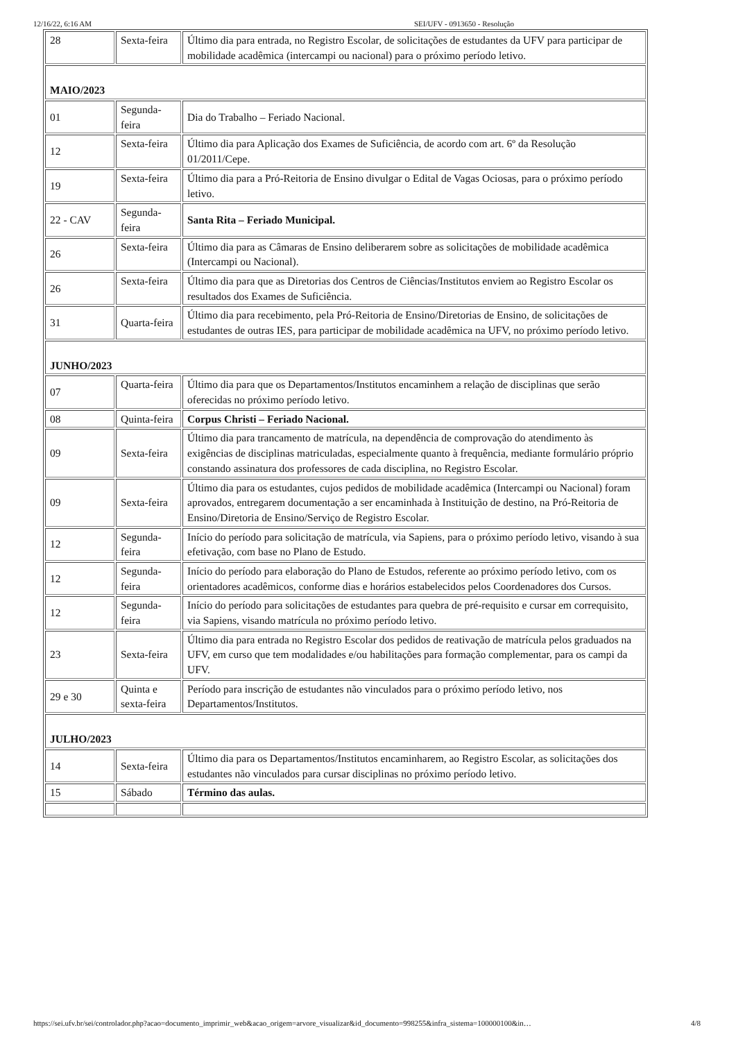12/16/22, 6:16 AM SEI/UFV - 0913650 - Resolução
| 28 | Sexta-feira | Último dia para entrada, no Registro Escolar, de solicitações de estudantes da UFV para participar de mobilidade acadêmica (intercampi ou nacional) para o próximo período letivo. |
| MAIO/2023 | | |
| 01 | Segunda-feira | Dia do Trabalho – Feriado Nacional. |
| 12 | Sexta-feira | Último dia para Aplicação dos Exames de Suficiência, de acordo com art. 6º da Resolução 01/2011/Cepe. |
| 19 | Sexta-feira | Último dia para a Pró-Reitoria de Ensino divulgar o Edital de Vagas Ociosas, para o próximo período letivo. |
| 22 - CAV | Segunda-feira | Santa Rita – Feriado Municipal. |
| 26 | Sexta-feira | Último dia para as Câmaras de Ensino deliberarem sobre as solicitações de mobilidade acadêmica (Intercampi ou Nacional). |
| 26 | Sexta-feira | Último dia para que as Diretorias dos Centros de Ciências/Institutos enviem ao Registro Escolar os resultados dos Exames de Suficiência. |
| 31 | Quarta-feira | Último dia para recebimento, pela Pró-Reitoria de Ensino/Diretorias de Ensino, de solicitações de estudantes de outras IES, para participar de mobilidade acadêmica na UFV, no próximo período letivo. |
| JUNHO/2023 | | |
| 07 | Quarta-feira | Último dia para que os Departamentos/Institutos encaminhem a relação de disciplinas que serão oferecidas no próximo período letivo. |
| 08 | Quinta-feira | Corpus Christi – Feriado Nacional. |
| 09 | Sexta-feira | Último dia para trancamento de matrícula, na dependência de comprovação do atendimento às exigências de disciplinas matriculadas, especialmente quanto à frequência, mediante formulário próprio constando assinatura dos professores de cada disciplina, no Registro Escolar. |
| 09 | Sexta-feira | Último dia para os estudantes, cujos pedidos de mobilidade acadêmica (Intercampi ou Nacional) foram aprovados, entregarem documentação a ser encaminhada à Instituição de destino, na Pró-Reitoria de Ensino/Diretoria de Ensino/Serviço de Registro Escolar. |
| 12 | Segunda-feira | Início do período para solicitação de matrícula, via Sapiens, para o próximo período letivo, visando à sua efetivação, com base no Plano de Estudo. |
| 12 | Segunda-feira | Início do período para elaboração do Plano de Estudos, referente ao próximo período letivo, com os orientadores acadêmicos, conforme dias e horários estabelecidos pelos Coordenadores dos Cursos. |
| 12 | Segunda-feira | Início do período para solicitações de estudantes para quebra de pré-requisito e cursar em correquisito, via Sapiens, visando matrícula no próximo período letivo. |
| 23 | Sexta-feira | Último dia para entrada no Registro Escolar dos pedidos de reativação de matrícula pelos graduados na UFV, em curso que tem modalidades e/ou habilitações para formação complementar, para os campi da UFV. |
| 29 e 30 | Quinta e sexta-feira | Período para inscrição de estudantes não vinculados para o próximo período letivo, nos Departamentos/Institutos. |
| JULHO/2023 | | |
| 14 | Sexta-feira | Último dia para os Departamentos/Institutos encaminharem, ao Registro Escolar, as solicitações dos estudantes não vinculados para cursar disciplinas no próximo período letivo. |
| 15 | Sábado | Término das aulas. |
https://sei.ufv.br/sei/controlador.php?acao=documento_imprimir_web&acao_origem=arvore_visualizar&id_documento=998255&infra_sistema=100000100&in… 4/8